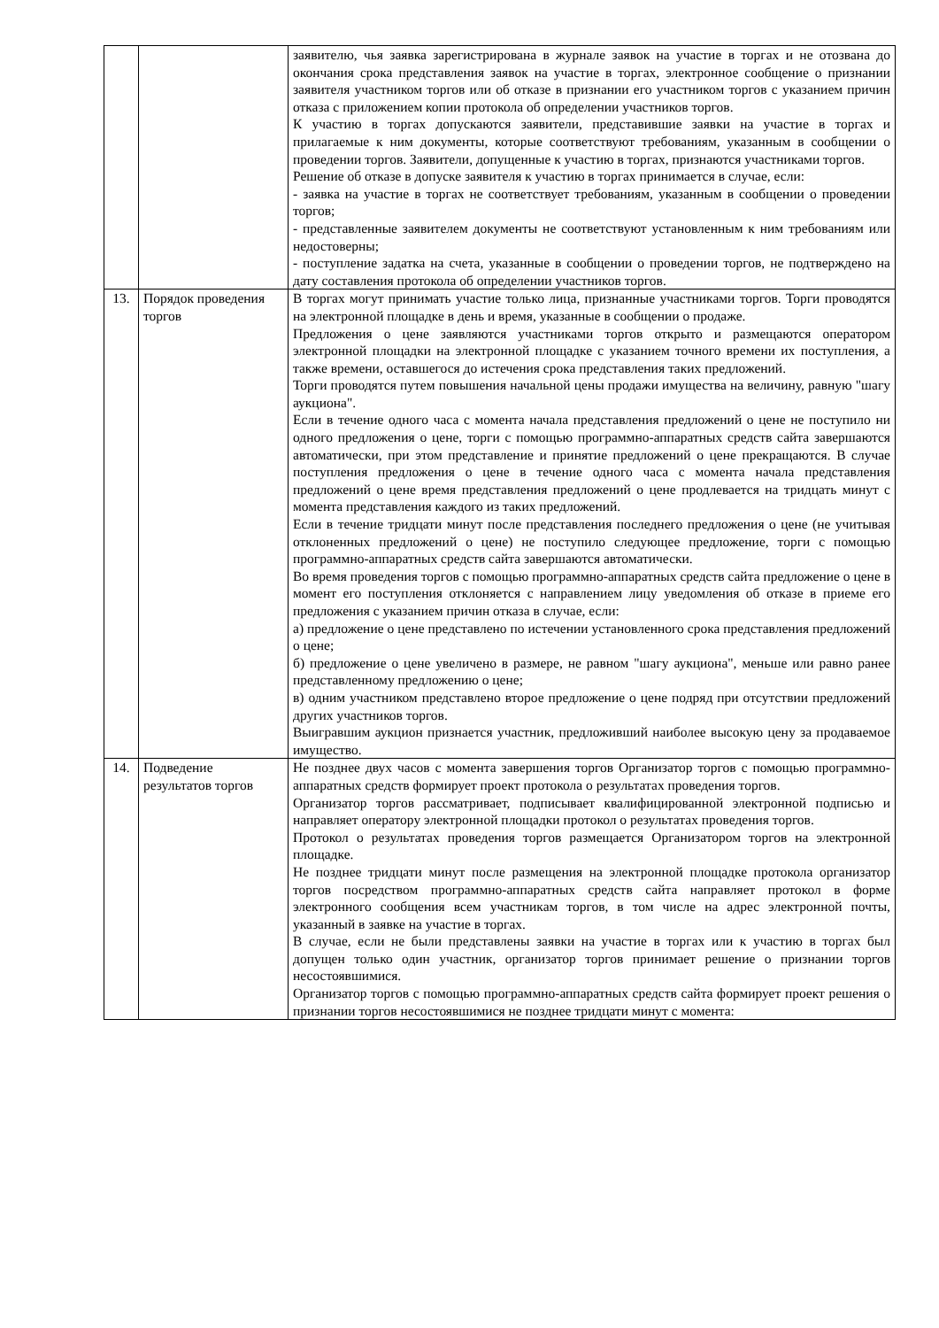| | | заявителю, чья заявка зарегистрирована в журнале заявок на участие в торгах и не отозвана до окончания срока представления заявок на участие в торгах, электронное сообщение о признании заявителя участником торгов или об отказе в признании его участником торгов с указанием причин отказа с приложением копии протокола об определении участников торгов. К участию в торгах допускаются заявители, представившие заявки на участие в торгах и прилагаемые к ним документы, которые соответствуют требованиям, указанным в сообщении о проведении торгов. Заявители, допущенные к участию в торгах, признаются участниками торгов. Решение об отказе в допуске заявителя к участию в торгах принимается в случае, если: - заявка на участие в торгах не соответствует требованиям, указанным в сообщении о проведении торгов; - представленные заявителем документы не соответствуют установленным к ним требованиям или недостоверны; - поступление задатка на счета, указанные в сообщении о проведении торгов, не подтверждено на дату составления протокола об определении участников торгов. |
| 13. | Порядок проведения торгов | В торгах могут принимать участие только лица, признанные участниками торгов. Торги проводятся на электронной площадке в день и время, указанные в сообщении о продаже. Предложения о цене заявляются участниками торгов открыто и размещаются оператором электронной площадки на электронной площадке с указанием точного времени их поступления, а также времени, оставшегося до истечения срока представления таких предложений. Торги проводятся путем повышения начальной цены продажи имущества на величину, равную "шагу аукциона". Если в течение одного часа с момента начала представления предложений о цене не поступило ни одного предложения о цене, торги с помощью программно-аппаратных средств сайта завершаются автоматически, при этом представление и принятие предложений о цене прекращаются. В случае поступления предложения о цене в течение одного часа с момента начала представления предложений о цене время представления предложений о цене продлевается на тридцать минут с момента представления каждого из таких предложений. Если в течение тридцати минут после представления последнего предложения о цене (не учитывая отклоненных предложений о цене) не поступило следующее предложение, торги с помощью программно-аппаратных средств сайта завершаются автоматически. Во время проведения торгов с помощью программно-аппаратных средств сайта предложение о цене в момент его поступления отклоняется с направлением лицу уведомления об отказе в приеме его предложения с указанием причин отказа в случае, если: а) предложение о цене представлено по истечении установленного срока представления предложений о цене; б) предложение о цене увеличено в размере, не равном "шагу аукциона", меньше или равно ранее представленному предложению о цене; в) одним участником представлено второе предложение о цене подряд при отсутствии предложений других участников торгов. Выигравшим аукцион признается участник, предложивший наиболее высокую цену за продаваемое имущество. |
| 14. | Подведение результатов торгов | Не позднее двух часов с момента завершения торгов Организатор торгов с помощью программно-аппаратных средств формирует проект протокола о результатах проведения торгов. Организатор торгов рассматривает, подписывает квалифицированной электронной подписью и направляет оператору электронной площадки протокол о результатах проведения торгов. Протокол о результатах проведения торгов размещается Организатором торгов на электронной площадке. Не позднее тридцати минут после размещения на электронной площадке протокола организатор торгов посредством программно-аппаратных средств сайта направляет протокол в форме электронного сообщения всем участникам торгов, в том числе на адрес электронной почты, указанный в заявке на участие в торгах. В случае, если не были представлены заявки на участие в торгах или к участию в торгах был допущен только один участник, организатор торгов принимает решение о признании торгов несостоявшимися. Организатор торгов с помощью программно-аппаратных средств сайта формирует проект решения о признании торгов несостоявшимися не позднее тридцати минут с момента: |